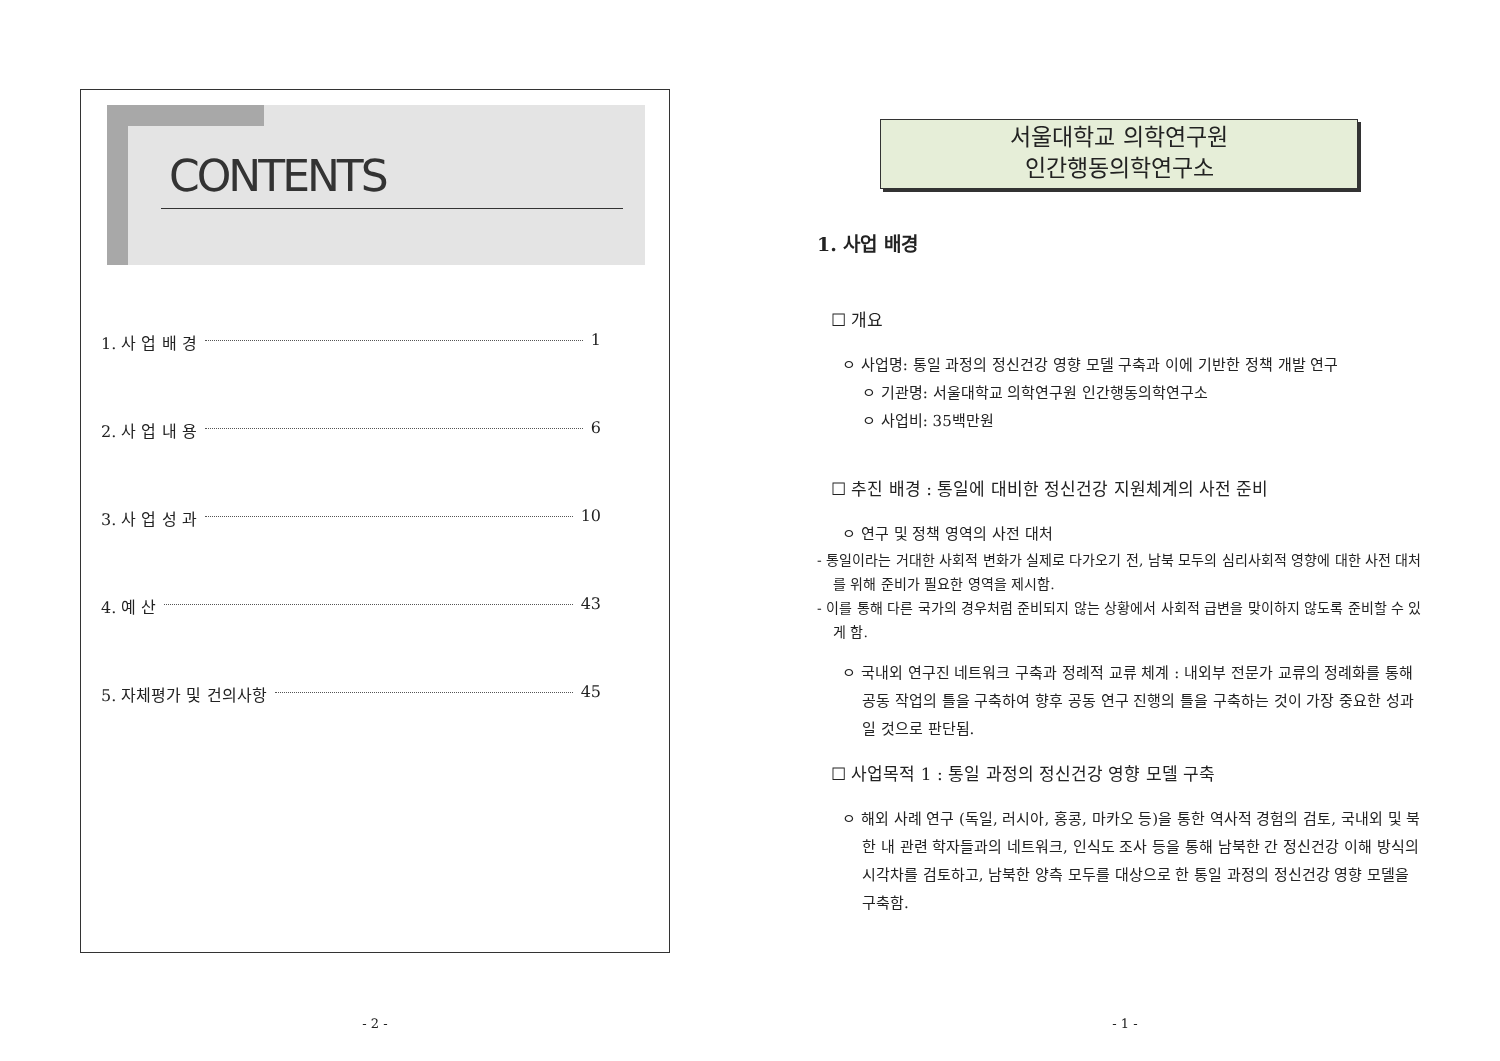CONTENTS
1. 사 업 배 경 1
2. 사 업 내 용 6
3. 사 업 성 과 10
4. 예 산 43
5. 자체평가 및 건의사항 45
- 2 -
서울대학교 의학연구원
인간행동의학연구소
1. 사업 배경
☐ 개요
ㅇ 사업명: 통일 과정의 정신건강 영향 모델 구축과 이에 기반한 정책 개발 연구
ㅇ 기관명: 서울대학교 의학연구원 인간행동의학연구소
ㅇ 사업비: 35백만원
☐ 추진 배경 : 통일에 대비한 정신건강 지원체계의 사전 준비
ㅇ 연구 및 정책 영역의 사전 대처
- 통일이라는 거대한 사회적 변화가 실제로 다가오기 전, 남북 모두의 심리사회적 영향에 대한 사전 대처를 위해 준비가 필요한 영역을 제시함.
- 이를 통해 다른 국가의 경우처럼 준비되지 않는 상황에서 사회적 급변을 맞이하지 않도록 준비할 수 있게 함.
ㅇ 국내외 연구진 네트워크 구축과 정례적 교류 체계 : 내외부 전문가 교류의 정례화를 통해 공동 작업의 틀을 구축하여 향후 공동 연구 진행의 틀을 구축하는 것이 가장 중요한 성과일 것으로 판단됨.
☐ 사업목적 1 : 통일 과정의 정신건강 영향 모델 구축
ㅇ 해외 사례 연구 (독일, 러시아, 홍콩, 마카오 등)을 통한 역사적 경험의 검토, 국내외 및 북한 내 관련 학자들과의 네트워크, 인식도 조사 등을 통해 남북한 간 정신건강 이해 방식의 시각차를 검토하고, 남북한 양측 모두를 대상으로 한 통일 과정의 정신건강 영향 모델을 구축함.
- 1 -